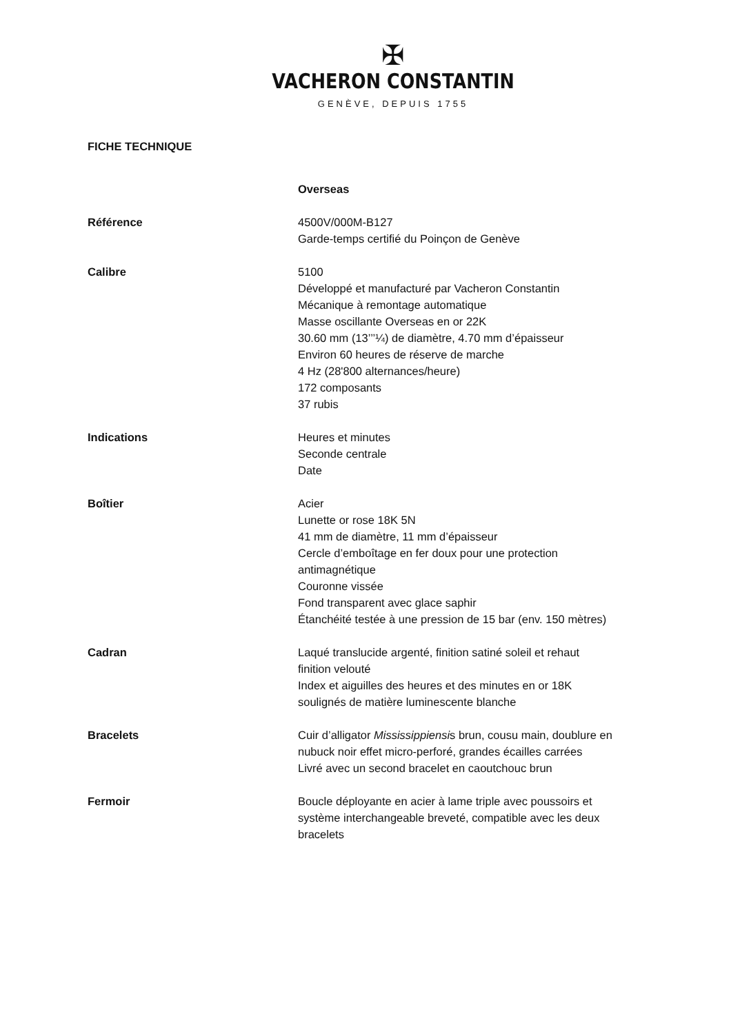✠
VACHERON CONSTANTIN
GENÈVE, DEPUIS 1755
FICHE TECHNIQUE
Overseas
Référence 4500V/000M-B127
Garde-temps certifié du Poinçon de Genève
Calibre 5100
Développé et manufacturé par Vacheron Constantin
Mécanique à remontage automatique
Masse oscillante Overseas en or 22K
30.60 mm (13’’’¼) de diamètre, 4.70 mm d’épaisseur
Environ 60 heures de réserve de marche
4 Hz (28'800 alternances/heure)
172 composants
37 rubis
Indications Heures et minutes
Seconde centrale
Date
Boîtier Acier
Lunette or rose 18K 5N
41 mm de diamètre, 11 mm d’épaisseur
Cercle d’emboîtage en fer doux pour une protection
antimagnétique
Couronne vissée
Fond transparent avec glace saphir
Étanchéité testée à une pression de 15 bar (env. 150 mètres)
Cadran Laqué translucide argenté, finition satiné soleil et rehaut
finition velouté
Index et aiguilles des heures et des minutes en or 18K
soulignés de matière luminescente blanche
Bracelets Cuir d’alligator Mississippiensis brun, cousu main, doublure en
nubuck noir effet micro-perforé, grandes écailles carrées
Livré avec un second bracelet en caoutchouc brun
Fermoir Boucle déployante en acier à lame triple avec poussoirs et
système interchangeable breveté, compatible avec les deux
bracelets